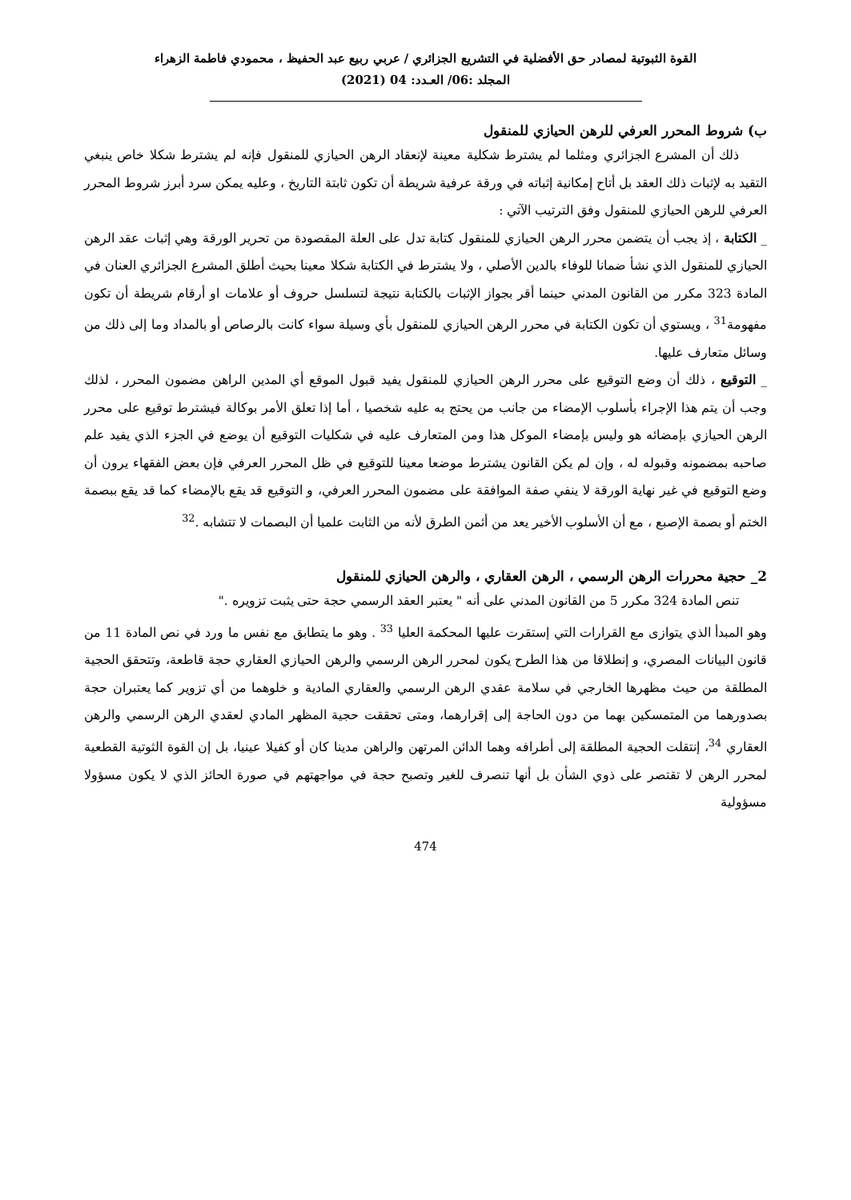القوة الثبوتية لمصادر حق الأفضلية في التشريع الجزائري / عربي ربيع عبد الحفيظ ، محمودي فاطمة الزهراء
المجلد :06/ العـدد: 04 (2021)
ب) شروط المحرر العرفي للرهن الحيازي للمنقول
ذلك أن المشرع الجزائري ومثلما لم يشترط شكلية معينة لإنعقاد الرهن الحيازي للمنقول فإنه لم يشترط شكلا خاص ينبغي التقيد به لإثبات ذلك العقد بل أتاح إمكانية إثباته في ورقة عرفية شريطة أن تكون ثابتة التاريخ ، وعليه يمكن سرد أبرز شروط المحرر العرفي للرهن الحيازي للمنقول وفق الترتيب الآتي :
_ الكتابة ، إذ يجب أن يتضمن محرر الرهن الحيازي للمنقول كتابة تدل على العلة المقصودة من تحرير الورقة وهي إثبات عقد الرهن الحيازي للمنقول الذي نشأ ضمانا للوفاء بالدين الأصلي ، ولا يشترط في الكتابة شكلا معينا بحيث أطلق المشرع الجزائري العنان في المادة 323 مكرر من القانون المدني حينما أقر بجواز الإثبات بالكتابة نتيجة لتسلسل حروف أو علامات او أرقام شريطة أن تكون مفهومة<sup>31</sup> ، ويستوي أن تكون الكتابة في محرر الرهن الحيازي للمنقول بأي وسيلة سواء كانت بالرصاص أو بالمداد وما إلى ذلك من وسائل متعارف عليها.
_ التوقيع ، ذلك أن وضع التوقيع على محرر الرهن الحيازي للمنقول يفيد قبول الموقع أي المدين الراهن مضمون المحرر ، لذلك وجب أن يتم هذا الإجراء بأسلوب الإمضاء من جانب من يحتج به عليه شخصيا ، أما إذا تعلق الأمر بوكالة فيشترط توقيع على محرر الرهن الحيازي بإمضائه هو وليس بإمضاء الموكل هذا ومن المتعارف عليه في شكليات التوقيع أن يوضع في الجزء الذي يفيد علم صاحبه بمضمونه وقبوله له ، وإن لم يكن القانون يشترط موضعا معينا للتوقيع في ظل المحرر العرفي فإن بعض الفقهاء يرون أن وضع التوقيع في غير نهاية الورقة لا ينفي صفة الموافقة على مضمون المحرر العرفي، و التوقيع قد يقع بالإمضاء كما قد يقع ببصمة الختم أو بصمة الإصبع ، مع أن الأسلوب الأخير يعد من أئمن الطرق لأنه من الثابت علميا أن البصمات لا تتشابه .<sup>32</sup>
2_ حجية محررات الرهن الرسمي ، الرهن العقاري ، والرهن الحيازي للمنقول
تنص المادة 324 مكرر 5 من القانون المدني على أنه " يعتبر العقد الرسمي حجة حتى يثبت تزويره ."
وهو المبدأ الذي يتوازى مع القرارات التي إستقرت عليها المحكمة العليا <sup>33</sup> . وهو ما يتطابق مع نفس ما ورد في نص المادة 11 من قانون البيانات المصري، و إنطلاقا من هذا الطرح يكون لمحرر الرهن الرسمي والرهن الحيازي العقاري حجة قاطعة، وتتحقق الحجية المطلقة من حيث مظهرها الخارجي في سلامة عقدي الرهن الرسمي والعقاري المادية و خلوهما من أي تزوير كما يعتبران حجة بصدورهما من المتمسكين بهما من دون الحاجة إلى إقرارهما، ومتى تحققت حجية المظهر المادي لعقدي الرهن الرسمي والرهن العقاري <sup>34</sup>، إنتقلت الحجية المطلقة إلى أطرافه وهما الدائن المرتهن والراهن مدينا كان أو كفيلا عينيا، بل إن القوة الثوتية القطعية لمحرر الرهن لا تقتصر على ذوي الشأن بل أنها تنصرف للغير وتصبح حجة في مواجهتهم في صورة الحائز الذي لا يكون مسؤولا مسؤولية
474